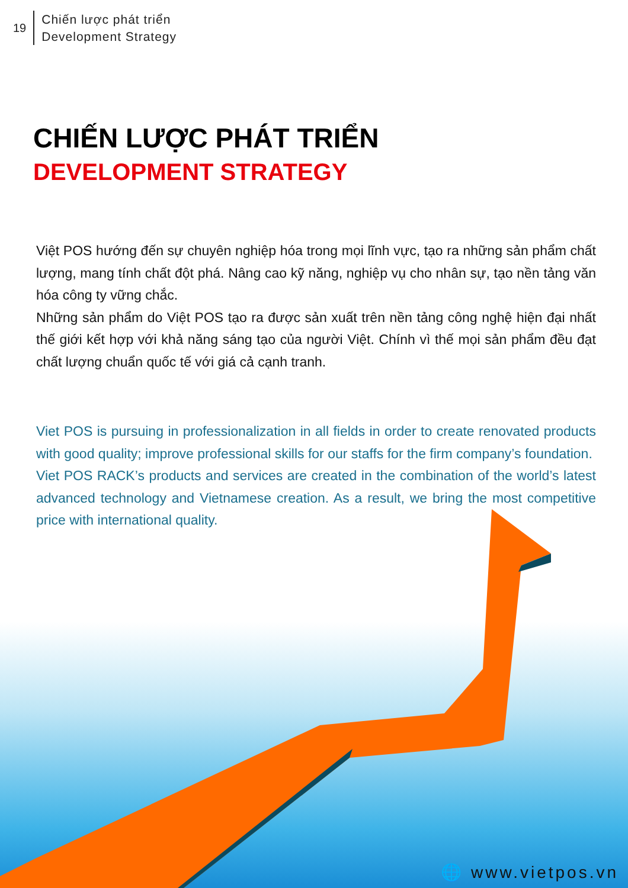19
Chiến lược phát triển
Development Strategy
CHIẾN LƯỢC PHÁT TRIỂN
DEVELOPMENT STRATEGY
Việt POS hướng đến sự chuyên nghiệp hóa trong mọi lĩnh vực, tạo ra những sản phẩm chất lượng, mang tính chất đột phá. Nâng cao kỹ năng, nghiệp vụ cho nhân sự, tạo nền tảng văn hóa công ty vững chắc.
Những sản phẩm do Việt POS tạo ra được sản xuất trên nền tảng công nghệ hiện đại nhất thế giới kết hợp với khả năng sáng tạo của người Việt. Chính vì thế mọi sản phẩm đều đạt chất lượng chuẩn quốc tế với giá cả cạnh tranh.
Viet POS is pursuing in professionalization in all fields in order to create renovated products with good quality; improve professional skills for our staffs for the firm company’s foundation.
Viet POS RACK’s products and services are created in the combination of the world’s latest advanced technology and Vietnamese creation. As a result, we bring the most competitive price with international quality.
🌐 www.vietpos.vn